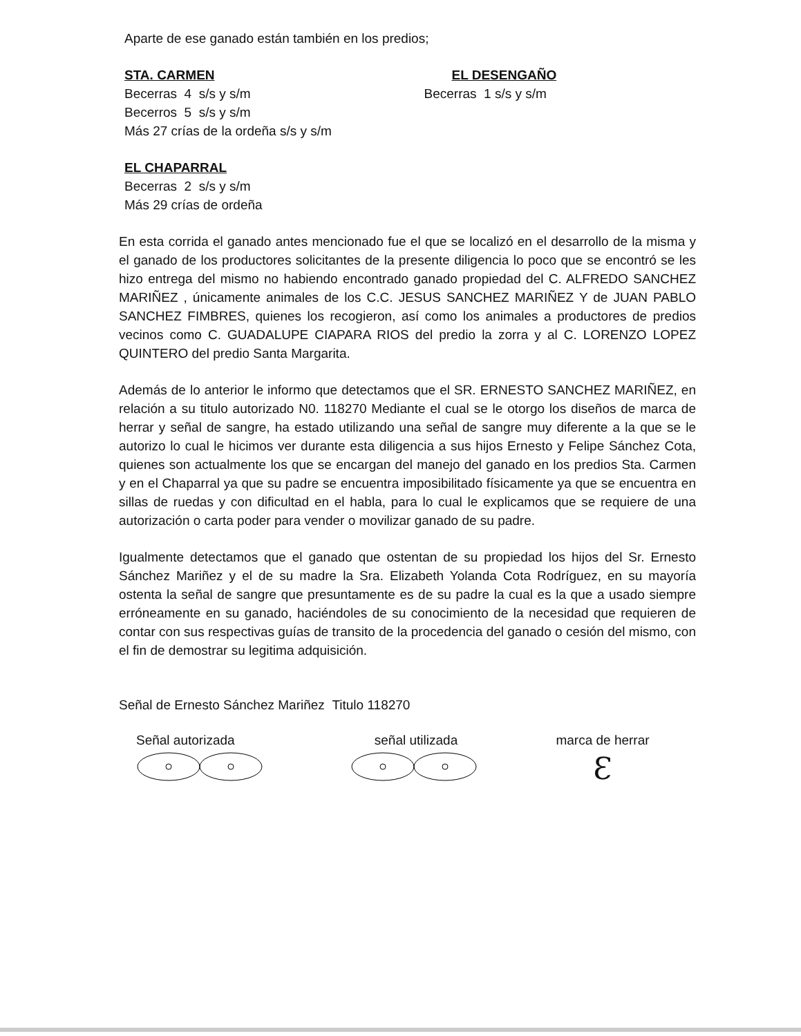Aparte de ese ganado están también en los predios;
STA. CARMEN
Becerras 4 s/s y s/m
Becerros 5 s/s y s/m
Más 27 crías de la ordeña s/s y s/m
EL DESENGAÑO
Becerras 1 s/s y s/m
EL CHAPARRAL
Becerras 2 s/s y s/m
Más 29 crías de ordeña
En esta corrida el ganado antes mencionado fue el que se localizó en el desarrollo de la misma y el ganado de los productores solicitantes de la presente diligencia lo poco que se encontró se les hizo entrega del mismo no habiendo encontrado ganado propiedad del C. ALFREDO SANCHEZ MARIÑEZ , únicamente animales de los C.C. JESUS SANCHEZ MARIÑEZ Y de JUAN PABLO SANCHEZ FIMBRES, quienes los recogieron, así como los animales a productores de predios vecinos como C. GUADALUPE CIAPARA RIOS del predio la zorra y al C. LORENZO LOPEZ QUINTERO del predio Santa Margarita.
Además de lo anterior le informo que detectamos que el SR. ERNESTO SANCHEZ MARIÑEZ, en relación a su titulo autorizado N0. 118270 Mediante el cual se le otorgo los diseños de marca de herrar y señal de sangre, ha estado utilizando una señal de sangre muy diferente a la que se le autorizo lo cual le hicimos ver durante esta diligencia a sus hijos Ernesto y Felipe Sánchez Cota, quienes son actualmente los que se encargan del manejo del ganado en los predios Sta. Carmen y en el Chaparral ya que su padre se encuentra imposibilitado físicamente ya que se encuentra en sillas de ruedas y con dificultad en el habla, para lo cual le explicamos que se requiere de una autorización o carta poder para vender o movilizar ganado de su padre.
Igualmente detectamos que el ganado que ostentan de su propiedad los hijos del Sr. Ernesto Sánchez Mariñez y el de su madre la Sra. Elizabeth Yolanda Cota Rodríguez, en su mayoría ostenta la señal de sangre que presuntamente es de su padre la cual es la que a usado siempre erróneamente en su ganado, haciéndoles de su conocimiento de la necesidad que requieren de contar con sus respectivas guías de transito de la procedencia del ganado o cesión del mismo, con el fin de demostrar su legitima adquisición.
Señal de Ernesto Sánchez Mariñez Titulo 118270
Señal autorizada
señal utilizada
marca de herrar
Ɛ